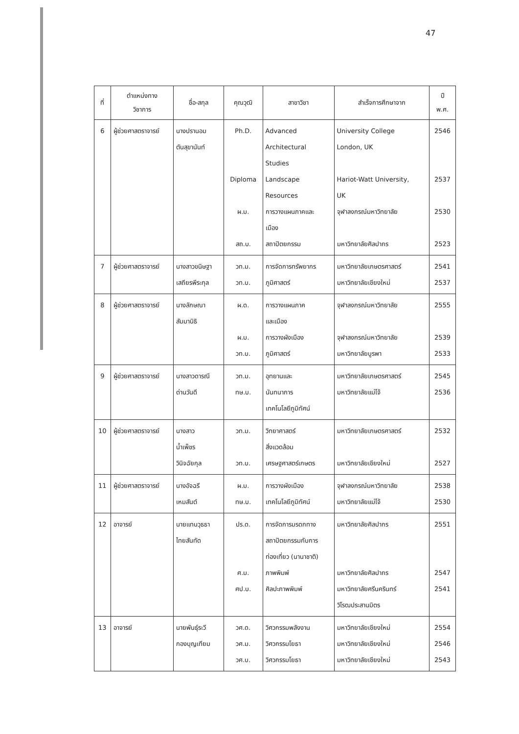47
| ที่ | ตำแหน่งทาง วิชาการ | ชื่อ-สกุล | คุณวุฒิ | สาขาวิชา | สำเร็จการศึกษาจาก | ปี พ.ศ. |
| --- | --- | --- | --- | --- | --- | --- |
| 6 | ผู้ช่วยศาสตราจารย์ | นางปรานอม ตันสุขานันท์ | Ph.D. Diploma ผ.ม. สถ.บ. | Advanced Architectural Studies Landscape Resources การวางแผนภาคและ เมือง สถาปัตยกรรม | University College London, UK Hariot-Watt University, UK จุฬาลงกรณ์มหาวิทยาลัย มหาวิทยาลัยศิลปากร | 2546 2537 2530 2523 |
| 7 | ผู้ช่วยศาสตราจารย์ | นางสาวขนิษฐา เสถียรพีระกุล | วท.ม. วท.บ. | การจัดการทรัพยากร ภูมิศาสตร์ | มหาวิทยาลัยเกษตรศาสตร์ มหาวิทยาลัยเชียงใหม่ | 2541 2537 |
| 8 | ผู้ช่วยศาสตราจารย์ | นางลักษณา สัมมานิธิ | ผ.ด. ผ.ม. วท.บ. | การวางแผนภาค และเมือง การวางผังเมือง ภูมิศาสตร์ | จุฬาลงกรณ์มหาวิทยาลัย จุฬาลงกรณ์มหาวิทยาลัย มหาวิทยาลัยบูรพา | 2555 2539 2533 |
| 9 | ผู้ช่วยศาสตราจารย์ | นางสาวดารณี ด่านวันดี | วท.ม. ทษ.บ. | อุทยานและ นันทนาการ เทคโนโลยีภูมิทัศน์ | มหาวิทยาลัยเกษตรศาสตร์ มหาวิทยาลัยแม่โจ้ | 2545 2536 |
| 10 | ผู้ช่วยศาสตราจารย์ | นางสาว น้ำเพ็ชร วินิจฉัยกุล | วท.ม. วท.บ. | วิทยาศาสตร์ สิ่งแวดล้อม เศรษฐศาสตร์เกษตร | มหาวิทยาลัยเกษตรศาสตร์ มหาวิทยาลัยเชียงใหม่ | 2532 2527 |
| 11 | ผู้ช่วยศาสตราจารย์ | นางอัจฉรี เหมสันต์ | ผ.ม. ทษ.บ. | การวางผังเมือง เทคโนโลยีภูมิทัศน์ | จุฬาลงกรณ์มหาวิทยาลัย มหาวิทยาลัยแม่โจ้ | 2538 2530 |
| 12 | อาจารย์ | นายแทนวุธธา ไทยสันทัด | ปร.ด. ศ.ม. ศป.บ. | การจัดการมรดกทาง สถาปัตยกรรมกับการ ท่องเที่ยว (นานาชาติ) ภาพพิมพ์ ศิลปะภาพพิมพ์ | มหาวิทยาลัยศิลปากร มหาวิทยาลัยศิลปากร มหาวิทยาลัยศรีนครินทร์ วิโรฒประสานมิตร | 2551 2547 2541 |
| 13 | อาจารย์ | นายพันธุ์ระวี กองบุญเทียม | วศ.ด. วศ.ม. วศ.บ. | วิศวกรรมพลังงาน วิศวกรรมโยธา วิศวกรรมโยธา | มหาวิทยาลัยเชียงใหม่ มหาวิทยาลัยเชียงใหม่ มหาวิทยาลัยเชียงใหม่ | 2554 2546 2543 |